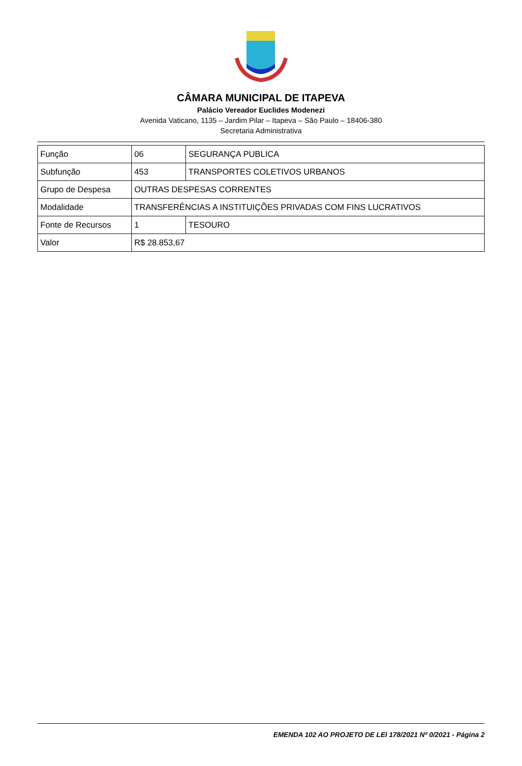CÂMARA MUNICIPAL DE ITAPEVA
Palácio Vereador Euclides Modenezi
Avenida Vaticano, 1135 – Jardim Pilar – Itapeva – São Paulo – 18406-380
Secretaria Administrativa
| Função | 06 | SEGURANÇA PUBLICA |
| Subfunção | 453 | TRANSPORTES COLETIVOS URBANOS |
| Grupo de Despesa | OUTRAS DESPESAS CORRENTES | |
| Modalidade | TRANSFERÊNCIAS A INSTITUIÇÕES PRIVADAS COM FINS LUCRATIVOS | |
| Fonte de Recursos | 1 | TESOURO |
| Valor | R$ 28.853,67 | |
EMENDA 102 AO PROJETO DE LEI 178/2021 Nº 0/2021 - Página 2